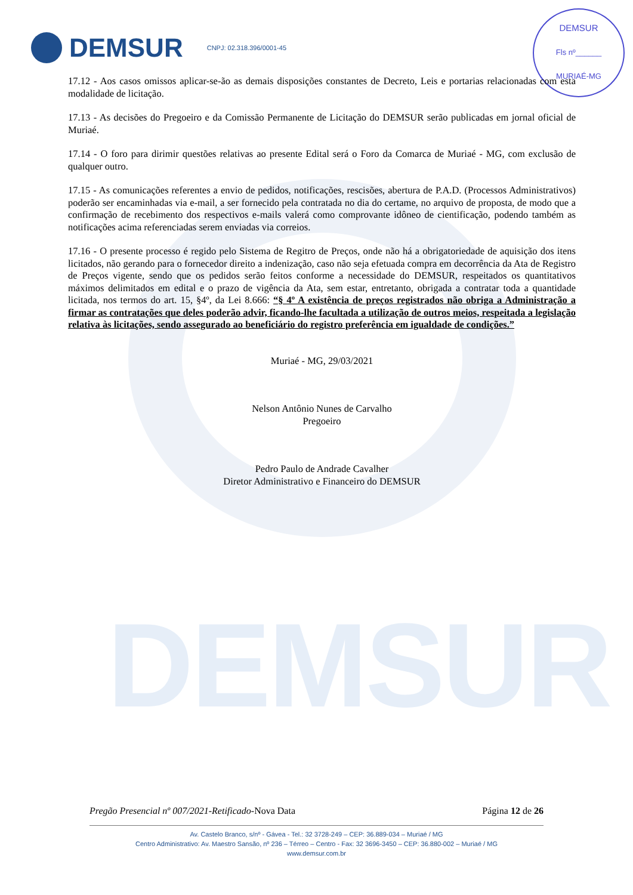DEMSUR
DEMSUR
Fls nº______
MURIAÉ-MG
DEMSUR CNPJ: 02.318.396/0001-45
17.12 - Aos casos omissos aplicar-se-ão as demais disposições constantes de Decreto, Leis e portarias relacionadas com esta modalidade de licitação.
17.13 - As decisões do Pregoeiro e da Comissão Permanente de Licitação do DEMSUR serão publicadas em jornal oficial de Muriaé.
17.14 - O foro para dirimir questões relativas ao presente Edital será o Foro da Comarca de Muriaé - MG, com exclusão de qualquer outro.
17.15 - As comunicações referentes a envio de pedidos, notificações, rescisões, abertura de P.A.D. (Processos Administrativos) poderão ser encaminhadas via e-mail, a ser fornecido pela contratada no dia do certame, no arquivo de proposta, de modo que a confirmação de recebimento dos respectivos e-mails valerá como comprovante idôneo de cientificação, podendo também as notificações acima referenciadas serem enviadas via correios.
17.16 - O presente processo é regido pelo Sistema de Regitro de Preços, onde não há a obrigatoriedade de aquisição dos itens licitados, não gerando para o fornecedor direito a indenização, caso não seja efetuada compra em decorrência da Ata de Registro de Preços vigente, sendo que os pedidos serão feitos conforme a necessidade do DEMSUR, respeitados os quantitativos máximos delimitados em edital e o prazo de vigência da Ata, sem estar, entretanto, obrigada a contratar toda a quantidade licitada, nos termos do art. 15, §4º, da Lei 8.666: “§ 4º A existência de preços registrados não obriga a Administração a firmar as contratações que deles poderão advir, ficando-lhe facultada a utilização de outros meios, respeitada a legislação relativa às licitações, sendo assegurado ao beneficiário do registro preferência em igualdade de condições.”
Muriaé - MG, 29/03/2021
Nelson Antônio Nunes de Carvalho
Pregoeiro
Pedro Paulo de Andrade Cavalher
Diretor Administrativo e Financeiro do DEMSUR
Pregão Presencial nº 007/2021-Retificado-Nova Data Página 12 de 26
Av. Castelo Branco, s/nº - Gávea - Tel.: 32 3728-249 – CEP: 36.889-034 – Muriaé / MG
Centro Administrativo: Av. Maestro Sansão, nº 236 – Térreo – Centro - Fax: 32 3696-3450 – CEP: 36.880-002 – Muriaé / MG
www.demsur.com.br